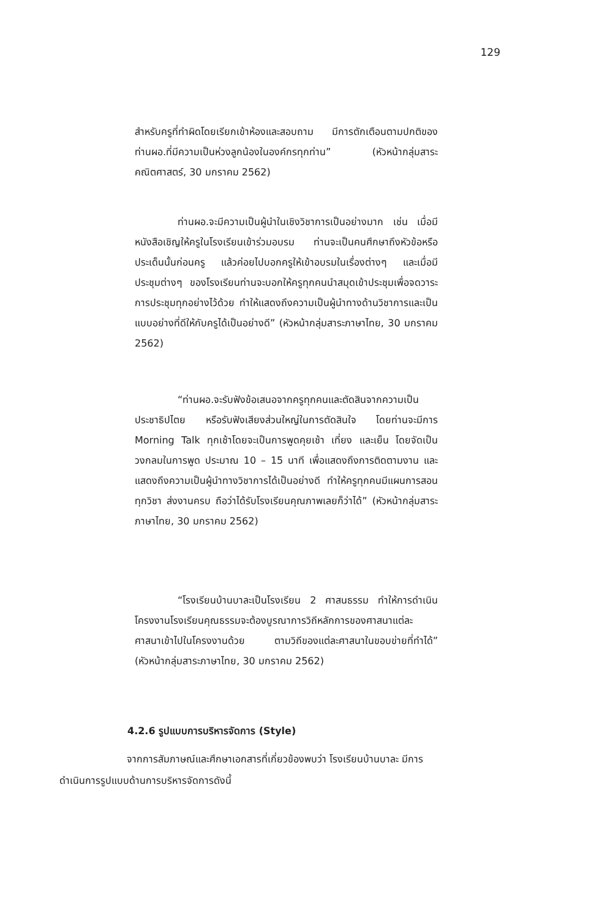129
สำหรับครูที่ทำผิดโดยเรียกเข้าห้องและสอบถาม มีการตักเตือนตามปกติของท่านผอ.ที่มีความเป็นห่วงลูกน้องในองค์กรทุกท่าน” (หัวหน้ากลุ่มสาระคณิตศาสตร์, 30 มกราคม 2562)
ท่านผอ.จะมีความเป็นผู้นำในเชิงวิชาการเป็นอย่างมาก เช่น เมื่อมีหนังสือเชิญให้ครูในโรงเรียนเข้าร่วมอบรม ท่านจะเป็นคนศึกษาถึงหัวข้อหรือประเด็นนั้นก่อนครู แล้วค่อยไปบอกครูให้เข้าอบรมในเรื่องต่างๆ และเมื่อมีประชุมต่างๆ ของโรงเรียนท่านจะบอกให้ครูทุกคนนำสมุดเข้าประชุมเพื่อจดวาระการประชุมทุกอย่างไว้ด้วย ทำให้แสดงถึงความเป็นผู้นำทางด้านวิชาการและเป็นแบบอย่างที่ดีให้กับครูได้เป็นอย่างดี” (หัวหน้ากลุ่มสาระภาษาไทย, 30 มกราคม 2562)
“ท่านผอ.จะรับฟังข้อเสนอจากครูทุกคนและตัดสินจากความเป็นประชาธิปไตย หรือรับฟังเสียงส่วนใหญ่ในการตัดสินใจ โดยท่านจะมีการ Morning Talk ทุกเช้าโดยจะเป็นการพูดคุยเช้า เที่ยง และเย็น โดยจัดเป็นวงกลมในการพูด ประมาณ 10 – 15 นาที เพื่อแสดงถึงการติดตามงาน และแสดงถึงความเป็นผู้นำทางวิชาการได้เป็นอย่างดี ทำให้ครูทุกคนมีแผนการสอนทุกวิชา ส่งงานครบ ถือว่าได้รับโรงเรียนคุณภาพเลยก็ว่าได้” (หัวหน้ากลุ่มสาระภาษาไทย, 30 มกราคม 2562)
“โรงเรียนบ้านบาละเป็นโรงเรียน 2 ศาสนธรรม ทำให้การดำเนินโครงงานโรงเรียนคุณธรรมจะต้องบูรณาการวิถีหลักการของศาสนาแต่ละศาสนาเข้าไปในโครงงานด้วย ตามวิถีของแต่ละศาสนาในขอบข่ายที่ทำได้” (หัวหน้ากลุ่มสาระภาษาไทย, 30 มกราคม 2562)
4.2.6 รูปแบบการบริหารจัดการ (Style)
จากการสัมภาษณ์และศึกษาเอกสารที่เกี่ยวข้องพบว่า โรงเรียนบ้านบาละ มีการ
ดำเนินการรูปแบบด้านการบริหารจัดการดังนี้